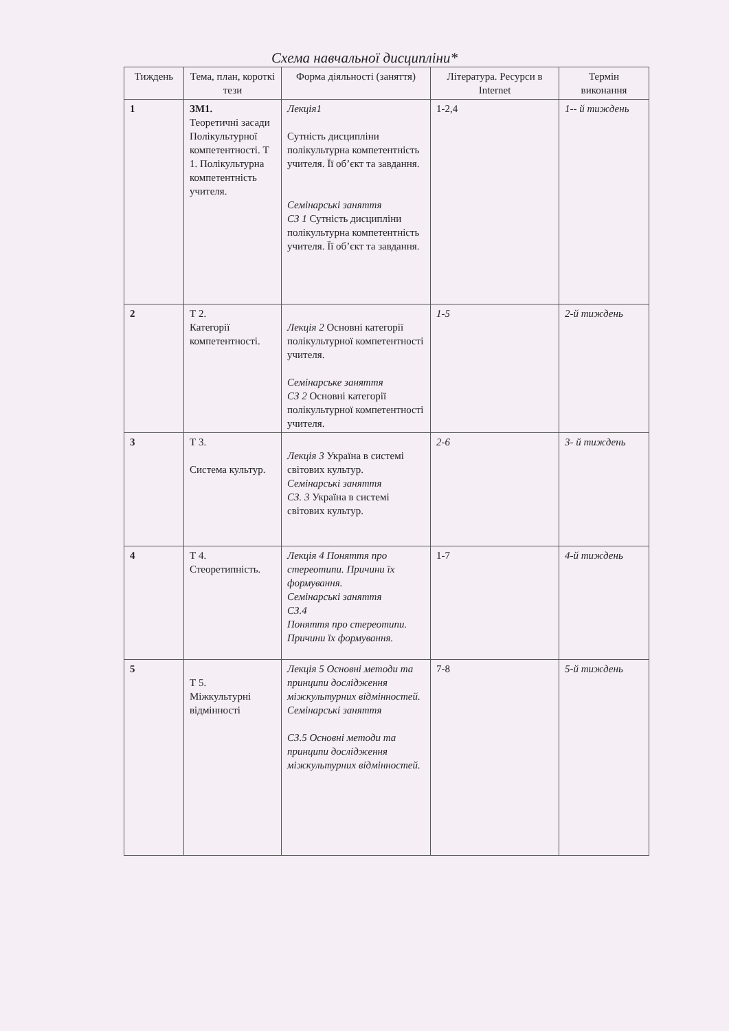Схема навчальної дисципліни*
| Тиждень | Тема, план, короткі тези | Форма діяльності (заняття) | Література. Ресурси в Internet | Термін виконання |
| --- | --- | --- | --- | --- |
| 1 | ЗМ1. Теоретичні засади Полікультурної компетентності. Т 1. Полікультурна компетентність учителя. | Лекція1 Сутність дисципліни полікультурна компетентність учителя. Її об’єкт та завдання. Семінарські заняття СЗ 1 Сутність дисципліни полікультурна компетентність учителя. Її об’єкт та завдання. | 1-2,4 | 1-- й тиждень |
| 2 | Т 2. Категорії компетентності. | Лекція 2 Основні категорії полікультурної компетентності учителя. Семінарське заняття СЗ 2 Основні категорії полікультурної компетентності учителя. | 1-5 | 2-й тиждень |
| 3 | Т 3. Система культур. | Лекція 3 Україна в системі світових культур. Семінарські заняття СЗ. 3 Україна в системі світових культур. | 2-6 | 3- й тиждень |
| 4 | Т 4. Стеоретипність. | Лекція 4 Поняття про стереотипи. Причини їх формування. Семінарські заняття СЗ.4 Поняття про стереотипи. Причини їх формування. | 1-7 | 4-й тиждень |
| 5 | Т 5. Міжкультурні відмінності | Лекція 5 Основні методи та принципи дослідження міжкультурних відмінностей. Семінарські заняття СЗ.5 Основні методи та принципи дослідження міжкультурних відмінностей. | 7-8 | 5-й тиждень |